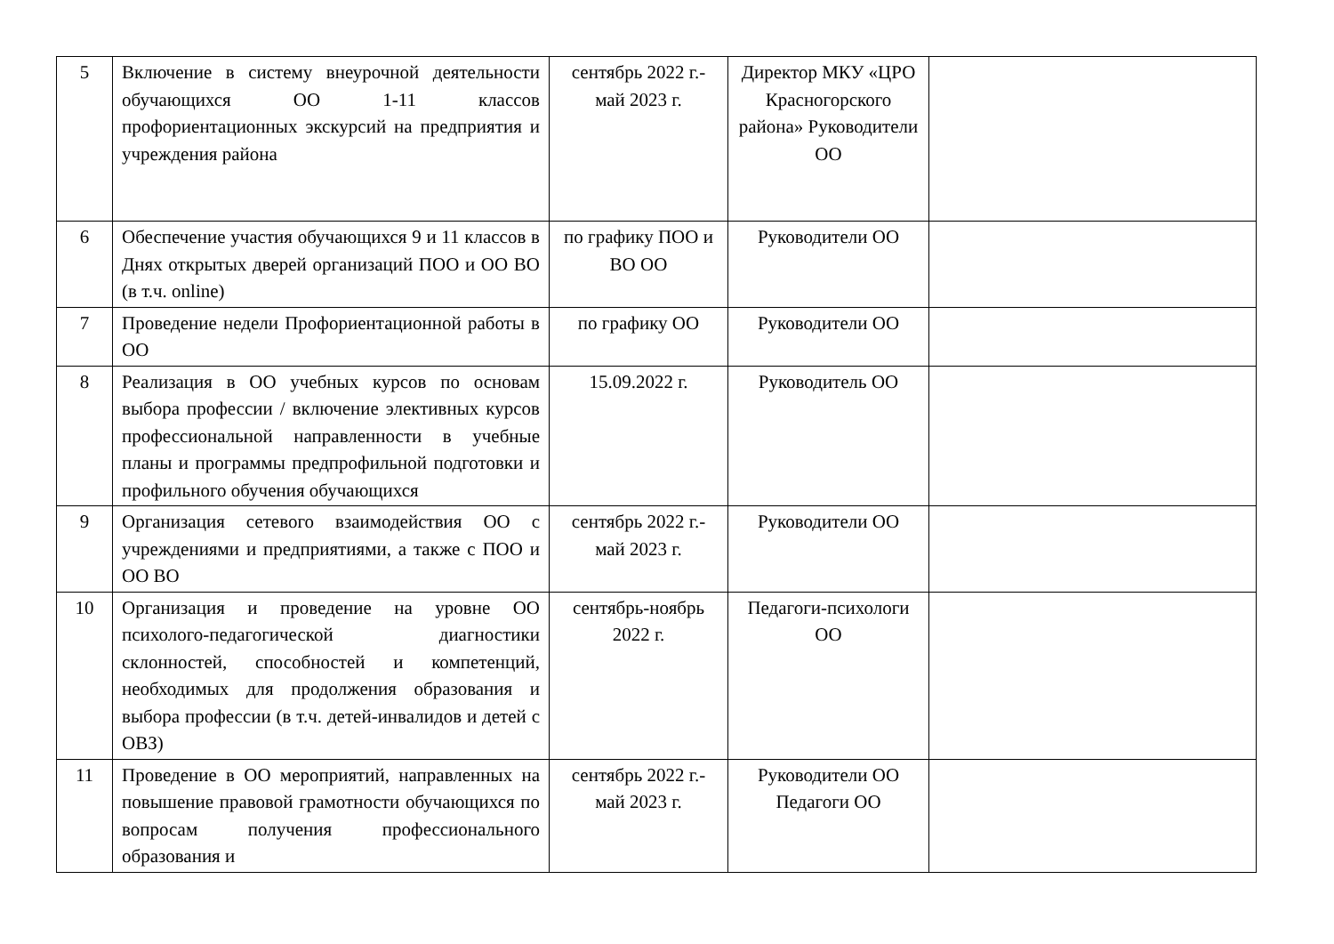| 5 | Включение в систему внеурочной деятельности обучающихся ОО 1-11 классов профориентационных экскурсий на предприятия и учреждения района | сентябрь 2022 г.-май 2023 г. | Директор МКУ «ЦРО Красногорского района» Руководители ОО | |
| 6 | Обеспечение участия обучающихся 9 и 11 классов в Днях открытых дверей организаций ПОО и ОО ВО (в т.ч. online) | по графику ПОО и ВО ОО | Руководители ОО | |
| 7 | Проведение недели Профориентационной работы в ОО | по графику ОО | Руководители ОО | |
| 8 | Реализация в ОО учебных курсов по основам выбора профессии / включение элективных курсов профессиональной направленности в учебные планы и программы предпрофильной подготовки и профильного обучения обучающихся | 15.09.2022 г. | Руководитель ОО | |
| 9 | Организация сетевого взаимодействия ОО с учреждениями и предприятиями, а также с ПОО и ОО ВО | сентябрь 2022 г.-май 2023 г. | Руководители ОО | |
| 10 | Организация и проведение на уровне ОО психолого-педагогической диагностики склонностей, способностей и компетенций, необходимых для продолжения образования и выбора профессии (в т.ч. детей-инвалидов и детей с ОВЗ) | сентябрь-ноябрь 2022 г. | Педагоги-психологи ОО | |
| 11 | Проведение в ОО мероприятий, направленных на повышение правовой грамотности обучающихся по вопросам получения профессионального образования и | сентябрь 2022 г.-май 2023 г. | Руководители ОО Педагоги ОО | |